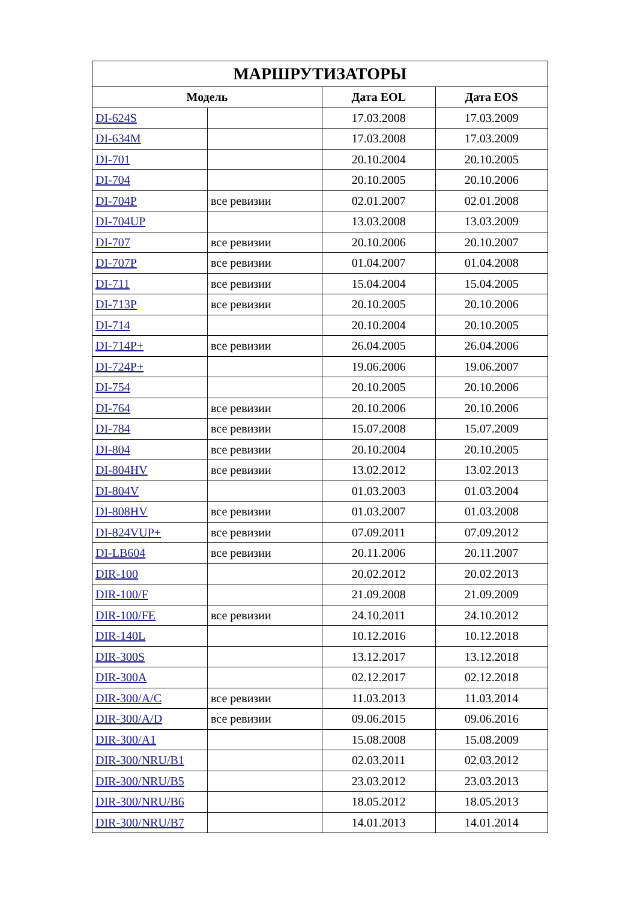| МАРШРУТИЗАТОРЫ | | | |
| --- | --- | --- | --- |
| Модель | | Дата EOL | Дата EOS |
| DI-624S | | 17.03.2008 | 17.03.2009 |
| DI-634M | | 17.03.2008 | 17.03.2009 |
| DI-701 | | 20.10.2004 | 20.10.2005 |
| DI-704 | | 20.10.2005 | 20.10.2006 |
| DI-704P | все ревизии | 02.01.2007 | 02.01.2008 |
| DI-704UP | | 13.03.2008 | 13.03.2009 |
| DI-707 | все ревизии | 20.10.2006 | 20.10.2007 |
| DI-707P | все ревизии | 01.04.2007 | 01.04.2008 |
| DI-711 | все ревизии | 15.04.2004 | 15.04.2005 |
| DI-713P | все ревизии | 20.10.2005 | 20.10.2006 |
| DI-714 | | 20.10.2004 | 20.10.2005 |
| DI-714P+ | все ревизии | 26.04.2005 | 26.04.2006 |
| DI-724P+ | | 19.06.2006 | 19.06.2007 |
| DI-754 | | 20.10.2005 | 20.10.2006 |
| DI-764 | все ревизии | 20.10.2006 | 20.10.2006 |
| DI-784 | все ревизии | 15.07.2008 | 15.07.2009 |
| DI-804 | все ревизии | 20.10.2004 | 20.10.2005 |
| DI-804HV | все ревизии | 13.02.2012 | 13.02.2013 |
| DI-804V | | 01.03.2003 | 01.03.2004 |
| DI-808HV | все ревизии | 01.03.2007 | 01.03.2008 |
| DI-824VUP+ | все ревизии | 07.09.2011 | 07.09.2012 |
| DI-LB604 | все ревизии | 20.11.2006 | 20.11.2007 |
| DIR-100 | | 20.02.2012 | 20.02.2013 |
| DIR-100/F | | 21.09.2008 | 21.09.2009 |
| DIR-100/FE | все ревизии | 24.10.2011 | 24.10.2012 |
| DIR-140L | | 10.12.2016 | 10.12.2018 |
| DIR-300S | | 13.12.2017 | 13.12.2018 |
| DIR-300A | | 02.12.2017 | 02.12.2018 |
| DIR-300/A/C | все ревизии | 11.03.2013 | 11.03.2014 |
| DIR-300/A/D | все ревизии | 09.06.2015 | 09.06.2016 |
| DIR-300/A1 | | 15.08.2008 | 15.08.2009 |
| DIR-300/NRU/B1 | | 02.03.2011 | 02.03.2012 |
| DIR-300/NRU/B5 | | 23.03.2012 | 23.03.2013 |
| DIR-300/NRU/B6 | | 18.05.2012 | 18.05.2013 |
| DIR-300/NRU/B7 | | 14.01.2013 | 14.01.2014 |